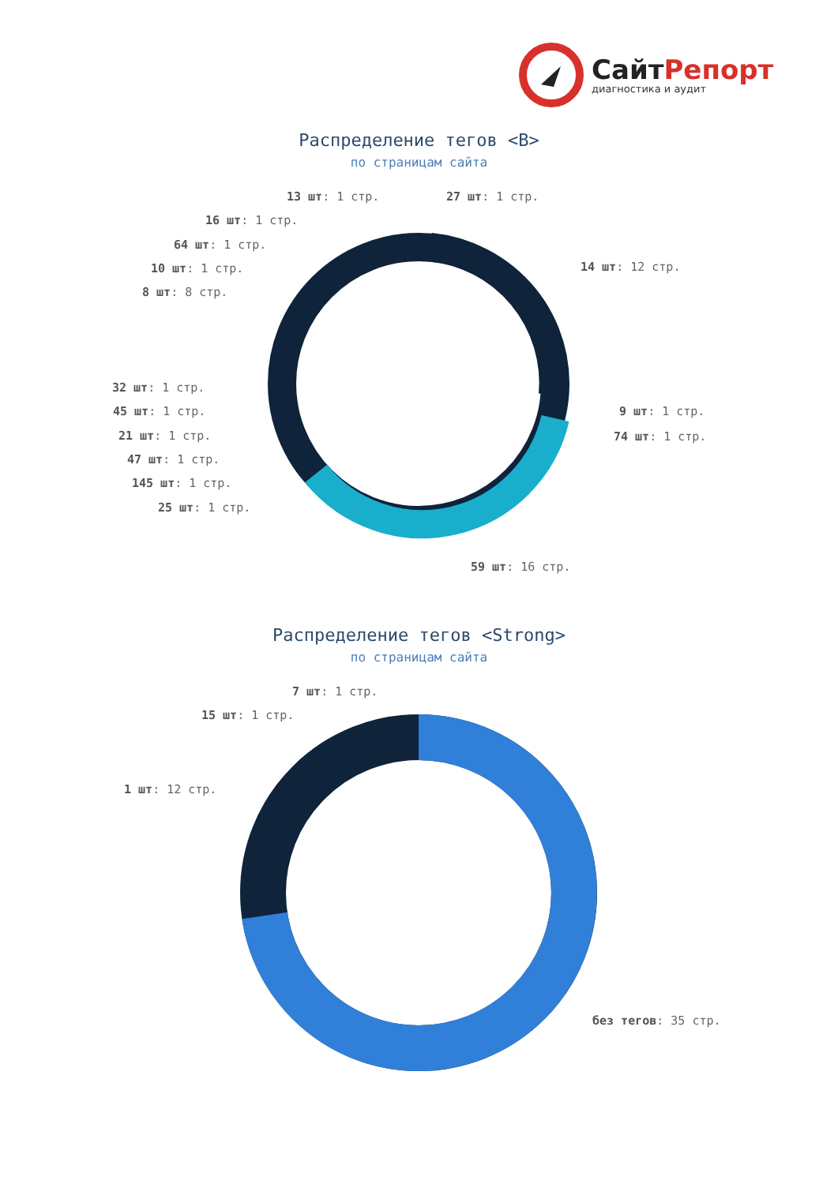СайтРепорт
диагностика и аудит
Распределение тегов <B>
по страницам сайта
13 шт: 1 стр. 27 шт: 1 стр.
16 шт: 1 стр.
64 шт: 1 стр.
10 шт: 1 стр.
8 шт: 8 стр.
14 шт: 12 стр.
32 шт: 1 стр.
45 шт: 1 стр.
21 шт: 1 стр.
47 шт: 1 стр.
145 шт: 1 стр.
25 шт: 1 стр.
9 шт: 1 стр.
74 шт: 1 стр.
59 шт: 16 стр.
Распределение тегов <Strong>
по страницам сайта
7 шт: 1 стр.
15 шт: 1 стр.
1 шт: 12 стр.
без тегов: 35 стр.